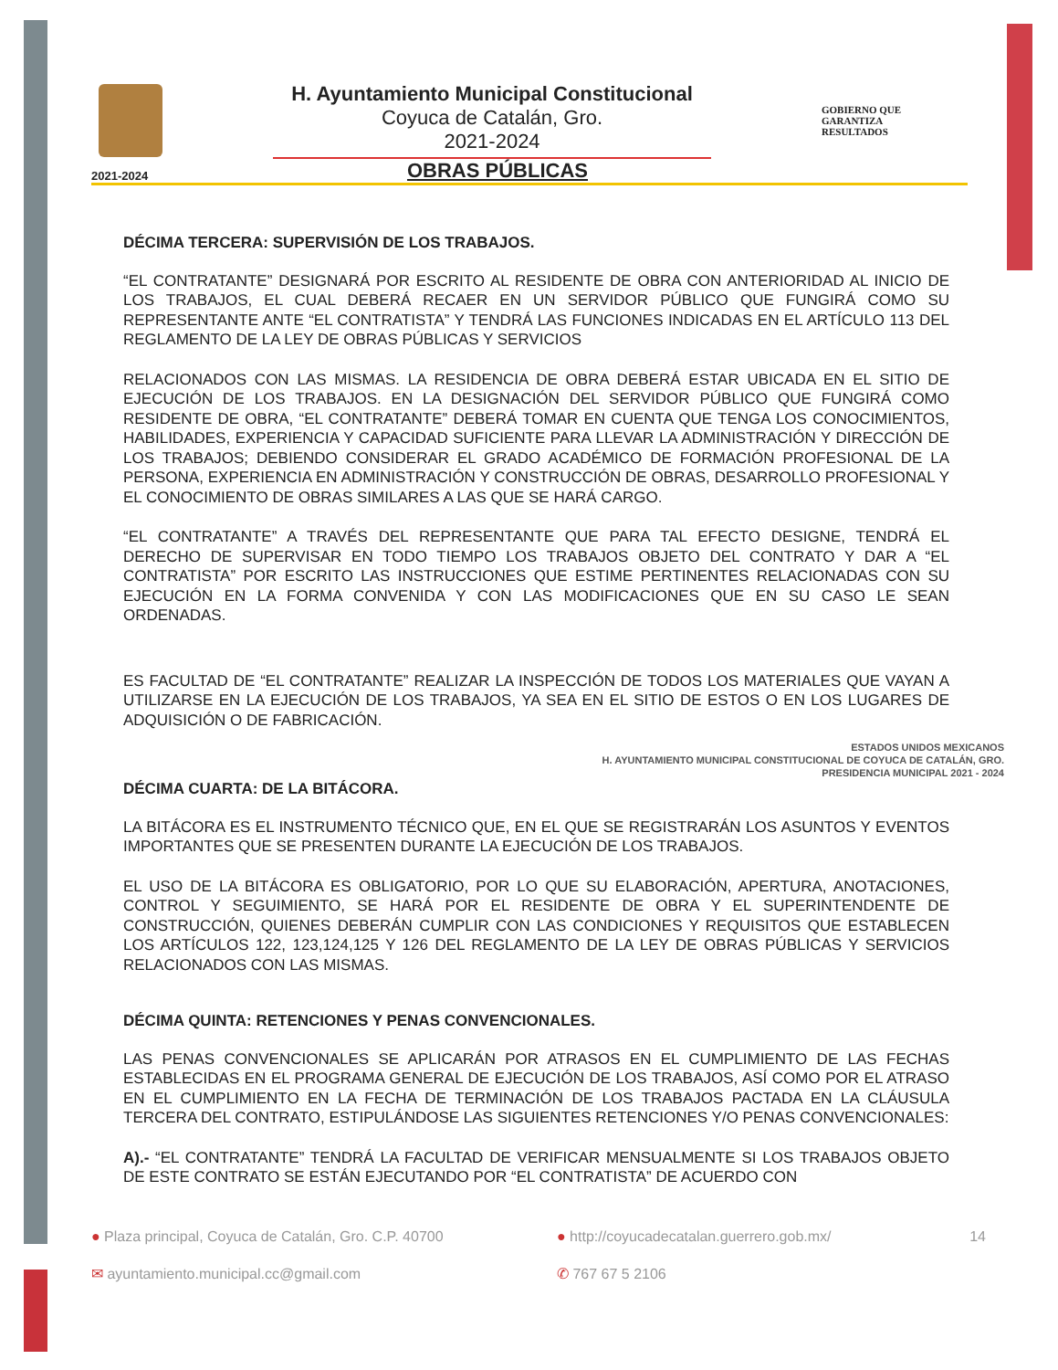H. Ayuntamiento Municipal Constitucional
Coyuca de Catalán, Gro.
2021-2024
GOBIERNO QUE
GARANTIZA
RESULTADOS
2021-2024
OBRAS PÚBLICAS
DÉCIMA TERCERA: SUPERVISIÓN DE LOS TRABAJOS.
“EL CONTRATANTE” DESIGNARÁ POR ESCRITO AL RESIDENTE DE OBRA CON ANTERIORIDAD AL INICIO DE LOS TRABAJOS, EL CUAL DEBERÁ RECAER EN UN SERVIDOR PÚBLICO QUE FUNGIRÁ COMO SU REPRESENTANTE ANTE “EL CONTRATISTA” Y TENDRÁ LAS FUNCIONES INDICADAS EN EL ARTÍCULO 113 DEL REGLAMENTO DE LA LEY DE OBRAS PÚBLICAS Y SERVICIOS
RELACIONADOS CON LAS MISMAS. LA RESIDENCIA DE OBRA DEBERÁ ESTAR UBICADA EN EL SITIO DE EJECUCIÓN DE LOS TRABAJOS. EN LA DESIGNACIÓN DEL SERVIDOR PÚBLICO QUE FUNGIRÁ COMO RESIDENTE DE OBRA, “EL CONTRATANTE” DEBERÁ TOMAR EN CUENTA QUE TENGA LOS CONOCIMIENTOS, HABILIDADES, EXPERIENCIA Y CAPACIDAD SUFICIENTE PARA LLEVAR LA ADMINISTRACIÓN Y DIRECCIÓN DE LOS TRABAJOS; DEBIENDO CONSIDERAR EL GRADO ACADÉMICO DE FORMACIÓN PROFESIONAL DE LA PERSONA, EXPERIENCIA EN ADMINISTRACIÓN Y CONSTRUCCIÓN DE OBRAS, DESARROLLO PROFESIONAL Y EL CONOCIMIENTO DE OBRAS SIMILARES A LAS QUE SE HARÁ CARGO.
“EL CONTRATANTE” A TRAVÉS DEL REPRESENTANTE QUE PARA TAL EFECTO DESIGNE, TENDRÁ EL DERECHO DE SUPERVISAR EN TODO TIEMPO LOS TRABAJOS OBJETO DEL CONTRATO Y DAR A “EL CONTRATISTA” POR ESCRITO LAS INSTRUCCIONES QUE ESTIME PERTINENTES RELACIONADAS CON SU EJECUCIÓN EN LA FORMA CONVENIDA Y CON LAS MODIFICACIONES QUE EN SU CASO LE SEAN ORDENADAS.
ES FACULTAD DE “EL CONTRATANTE” REALIZAR LA INSPECCIÓN DE TODOS LOS MATERIALES QUE VAYAN A UTILIZARSE EN LA EJECUCIÓN DE LOS TRABAJOS, YA SEA EN EL SITIO DE ESTOS O EN LOS LUGARES DE ADQUISICIÓN O DE FABRICACIÓN.
ESTADOS UNIDOS MEXICANOS
H. AYUNTAMIENTO MUNICIPAL CONSTITUCIONAL DE COYUCA DE CATALÁN, GRO.
PRESIDENCIA MUNICIPAL 2021 - 2024
DÉCIMA CUARTA: DE LA BITÁCORA.
LA BITÁCORA ES EL INSTRUMENTO TÉCNICO QUE, EN EL QUE SE REGISTRARÁN LOS ASUNTOS Y EVENTOS IMPORTANTES QUE SE PRESENTEN DURANTE LA EJECUCIÓN DE LOS TRABAJOS.
EL USO DE LA BITÁCORA ES OBLIGATORIO, POR LO QUE SU ELABORACIÓN, APERTURA, ANOTACIONES, CONTROL Y SEGUIMIENTO, SE HARÁ POR EL RESIDENTE DE OBRA Y EL SUPERINTENDENTE DE CONSTRUCCIÓN, QUIENES DEBERÁN CUMPLIR CON LAS CONDICIONES Y REQUISITOS QUE ESTABLECEN LOS ARTÍCULOS 122, 123,124,125 Y 126 DEL REGLAMENTO DE LA LEY DE OBRAS PÚBLICAS Y SERVICIOS RELACIONADOS CON LAS MISMAS.
DÉCIMA QUINTA: RETENCIONES Y PENAS CONVENCIONALES.
LAS PENAS CONVENCIONALES SE APLICARÁN POR ATRASOS EN EL CUMPLIMIENTO DE LAS FECHAS ESTABLECIDAS EN EL PROGRAMA GENERAL DE EJECUCIÓN DE LOS TRABAJOS, ASÍ COMO POR EL ATRASO EN EL CUMPLIMIENTO EN LA FECHA DE TERMINACIÓN DE LOS TRABAJOS PACTADA EN LA CLÁUSULA TERCERA DEL CONTRATO, ESTIPULÁNDOSE LAS SIGUIENTES RETENCIONES Y/O PENAS CONVENCIONALES:
A).- “EL CONTRATANTE” TENDRÁ LA FACULTAD DE VERIFICAR MENSUALMENTE SI LOS TRABAJOS OBJETO DE ESTE CONTRATO SE ESTÁN EJECUTANDO POR “EL CONTRATISTA” DE ACUERDO CON
● Plaza principal, Coyuca de Catalán, Gro. C.P. 40700
● http://coyucadecatalan.guerrero.gob.mx/ 14
✉ ayuntamiento.municipal.cc@gmail.com
✆ 767 67 5 2106